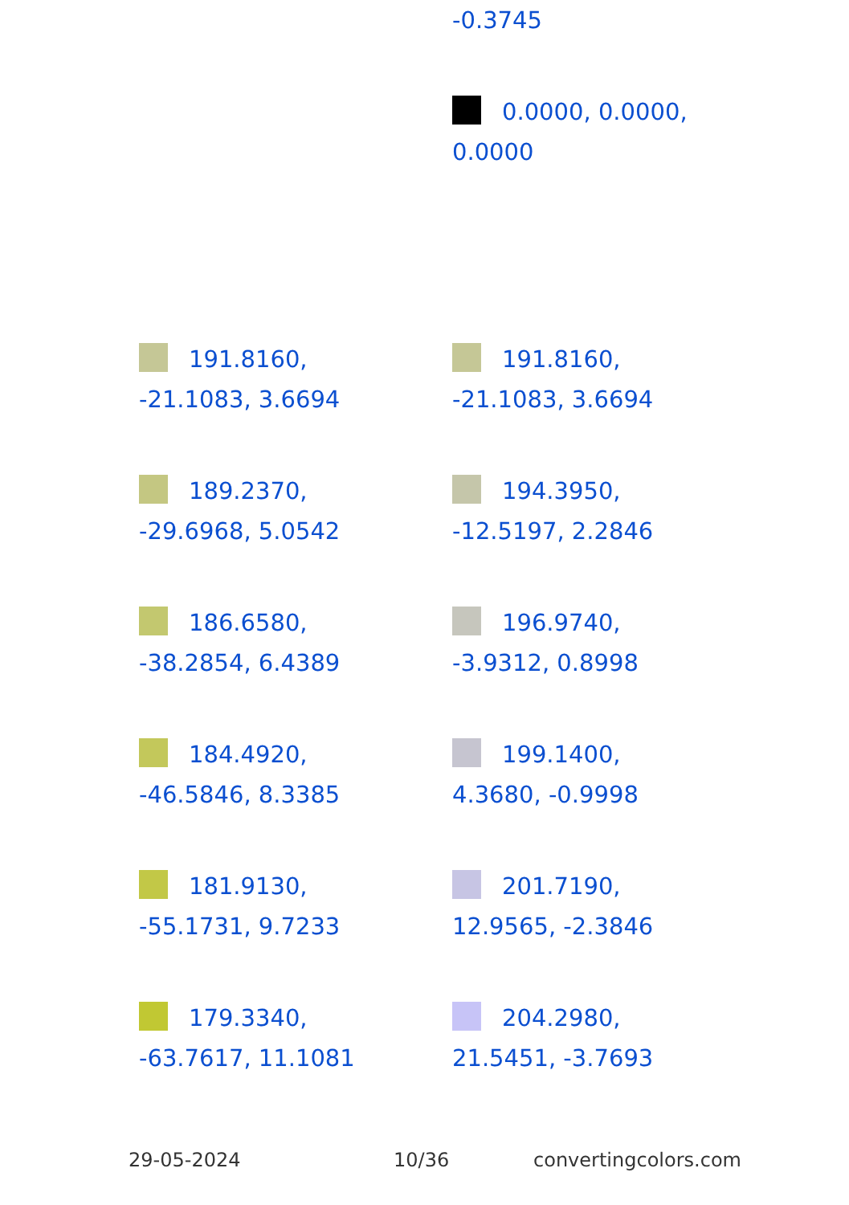-0.3745
0.0000, 0.0000, 0.0000
191.8160, -21.1083, 3.6694
191.8160, -21.1083, 3.6694
189.2370, -29.6968, 5.0542
194.3950, -12.5197, 2.2846
186.6580, -38.2854, 6.4389
196.9740, -3.9312, 0.8998
184.4920, -46.5846, 8.3385
199.1400, 4.3680, -0.9998
181.9130, -55.1731, 9.7233
201.7190, 12.9565, -2.3846
179.3340, -63.7617, 11.1081
204.2980, 21.5451, -3.7693
29-05-2024 10/36 convertingcolors.com